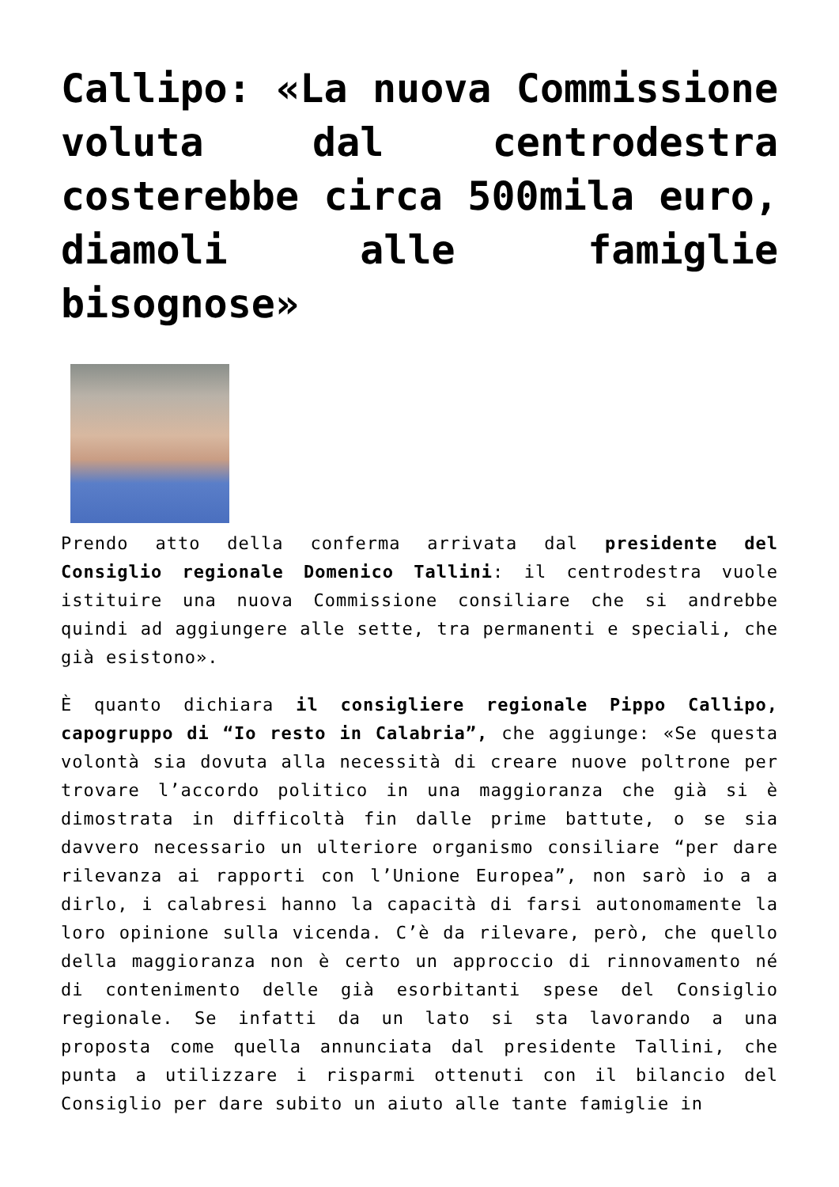Callipo: «La nuova Commissione voluta dal centrodestra costerebbe circa 500mila euro, diamoli alle famiglie bisognose»
Prendo atto della conferma arrivata dal presidente del Consiglio regionale Domenico Tallini: il centrodestra vuole istituire una nuova Commissione consiliare che si andrebbe quindi ad aggiungere alle sette, tra permanenti e speciali, che già esistono».
È quanto dichiara il consigliere regionale Pippo Callipo, capogruppo di “Io resto in Calabria”, che aggiunge: «Se questa volontà sia dovuta alla necessità di creare nuove poltrone per trovare l’accordo politico in una maggioranza che già si è dimostrata in difficoltà fin dalle prime battute, o se sia davvero necessario un ulteriore organismo consiliare “per dare rilevanza ai rapporti con l’Unione Europea”, non sarò io a a dirlo, i calabresi hanno la capacità di farsi autonomamente la loro opinione sulla vicenda. C’è da rilevare, però, che quello della maggioranza non è certo un approccio di rinnovamento né di contenimento delle già esorbitanti spese del Consiglio regionale. Se infatti da un lato si sta lavorando a una proposta come quella annunciata dal presidente Tallini, che punta a utilizzare i risparmi ottenuti con il bilancio del Consiglio per dare subito un aiuto alle tante famiglie in